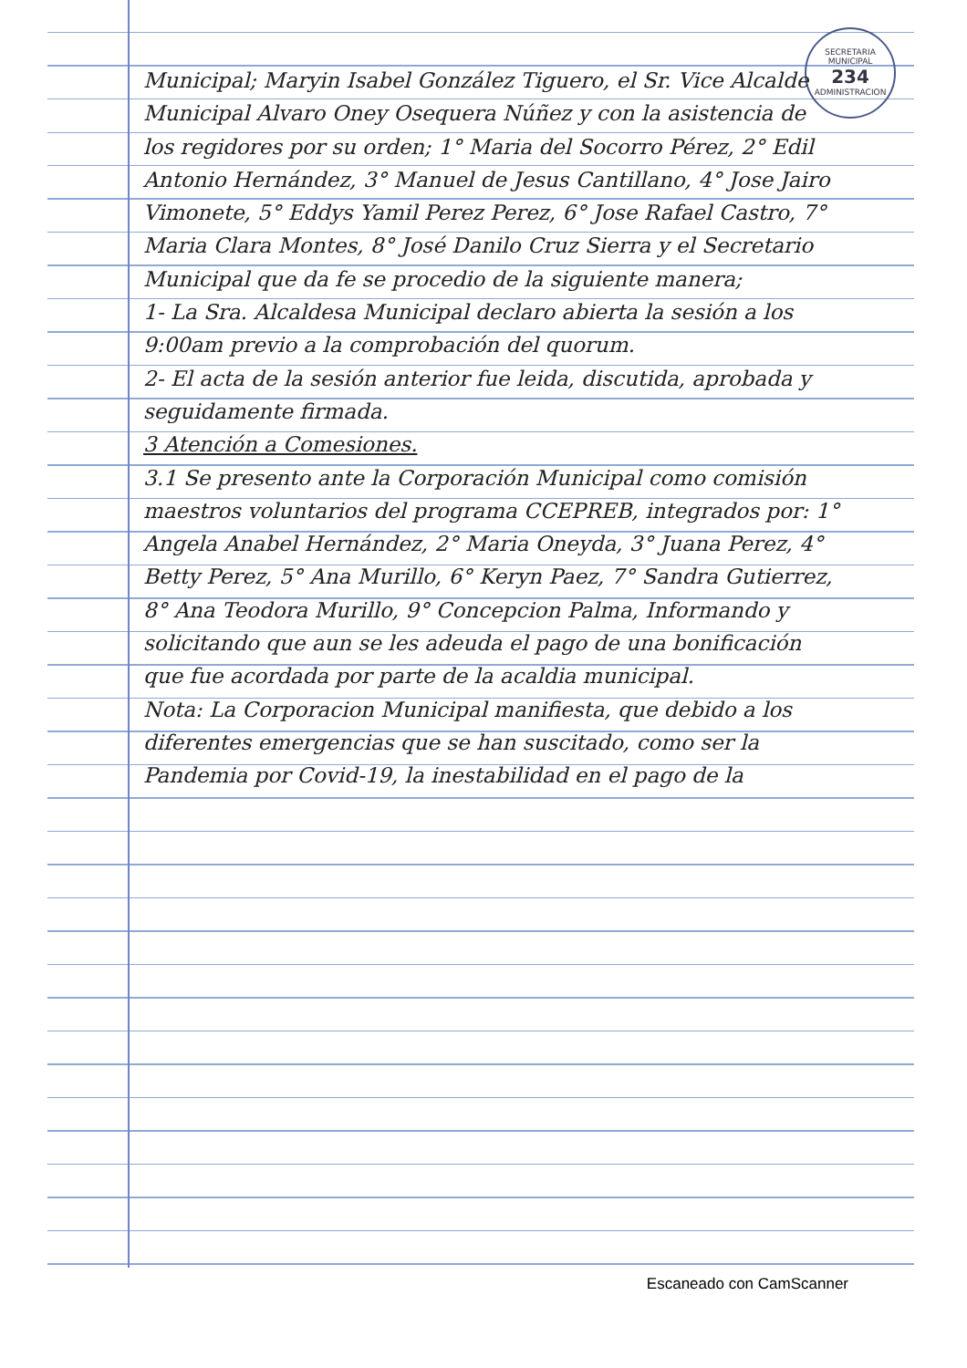SECRETARIA MUNICIPAL
234
ADMINISTRACION
Municipal; Maryin Isabel González Tiguero, el Sr. Vice Alcalde Municipal Alvaro Oney Osequera Núñez y con la asistencia de los regidores por su orden; 1° Maria del Socorro Pérez, 2° Edil Antonio Hernández, 3° Manuel de Jesus Cantillano, 4° Jose Jairo Vimonete, 5° Eddys Yamil Perez Perez, 6° Jose Rafael Castro, 7° Maria Clara Montes, 8° José Danilo Cruz Sierra y el Secretario Municipal que da fe se procedio de la siguiente manera;
1- La Sra. Alcaldesa Municipal declaro abierta la sesión a los 9:00am previo a la comprobación del quorum.
2- El acta de la sesión anterior fue leida, discutida, aprobada y seguidamente firmada.
3 Atención a Comesiones.
3.1 Se presento ante la Corporación Municipal como comisión maestros voluntarios del programa CCEPREB, integrados por: 1° Angela Anabel Hernández, 2° Maria Oneyda, 3° Juana Perez, 4° Betty Perez, 5° Ana Murillo, 6° Keryn Paez, 7° Sandra Gutierrez, 8° Ana Teodora Murillo, 9° Concepcion Palma, Informando y solicitando que aun se les adeuda el pago de una bonificación que fue acordada por parte de la acaldia municipal.
Nota: La Corporacion Municipal manifiesta, que debido a los diferentes emergencias que se han suscitado, como ser la Pandemia por Covid-19, la inestabilidad en el pago de la
Escaneado con CamScanner